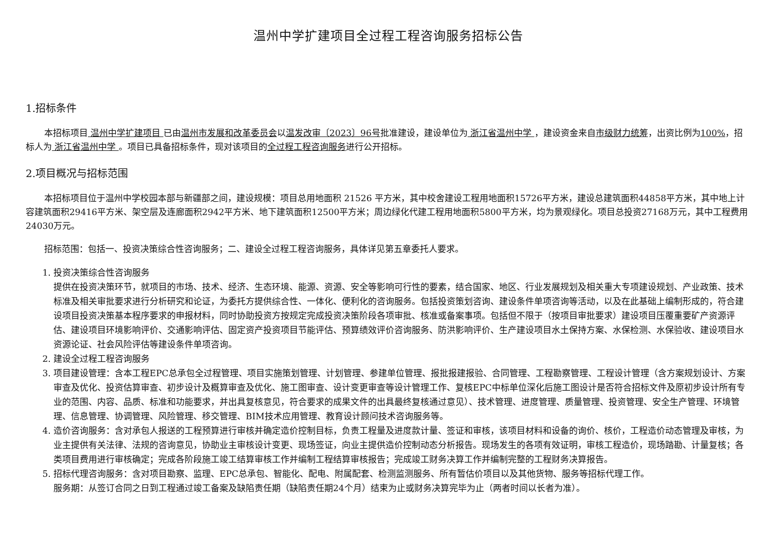温州中学扩建项目全过程工程咨询服务招标公告
1.招标条件
本招标项目 温州中学扩建项目 已由温州市发展和改革委员会以温发改审〔2023〕96号批准建设，建设单位为 浙江省温州中学 ，建设资金来自市级财力统筹，出资比例为100%，招标人为 浙江省温州中学 。项目已具备招标条件，现对该项目的全过程工程咨询服务进行公开招标。
2.项目概况与招标范围
本招标项目位于温州中学校园本部与新疆部之间，建设规模：项目总用地面积 21526 平方米，其中校舍建设工程用地面积15726平方米，建设总建筑面积44858平方米，其中地上计容建筑面积29416平方米、架空层及连廊面积2942平方米、地下建筑面积12500平方米；周边绿化代建工程用地面积5800平方米，均为景观绿化。项目总投资27168万元，其中工程费用24030万元。
招标范围：包括一、投资决策综合性咨询服务；二、建设全过程工程咨询服务，具体详见第五章委托人要求。
1. 投资决策综合性咨询服务
提供在投资决策环节，就项目的市场、技术、经济、生态环境、能源、资源、安全等影响可行性的要素，结合国家、地区、行业发展规划及相关重大专项建设规划、产业政策、技术标准及相关审批要求进行分析研究和论证，为委托方提供综合性、一体化、便利化的咨询服务。包括投资策划咨询、建设条件单项咨询等活动，以及在此基础上编制形成的，符合建设项目投资决策基本程序要求的申报材料，同时协助投资方按规定完成投资决策阶段各项审批、核准或备案事项。包括但不限于（按项目审批要求）建设项目压覆重要矿产资源评估、建设项目环境影响评价、交通影响评估、固定资产投资项目节能评估、预算绩效评价咨询服务、防洪影响评价、生产建设项目水土保持方案、水保检测、水保验收、建设项目水资源论证、社会风险评估等建设条件单项咨询。
2. 建设全过程工程咨询服务
3. 项目建设管理：含本工程EPC总承包全过程管理、项目实施策划管理、计划管理、参建单位管理、报批报建报验、合同管理、工程勘察管理、工程设计管理（含方案规划设计、方案审查及优化、投资估算审查、初步设计及概算审查及优化、施工图审查、设计变更审查等设计管理工作、复核EPC中标单位深化后施工图设计是否符合招标文件及原初步设计所有专业的范围、内容、品质、标准和功能要求，并出具复核意见，符合要求的成果文件的出具最终复核通过意见）、技术管理、进度管理、质量管理、投资管理、安全生产管理、环境管理、信息管理、协调管理、风险管理、移交管理、BIM技术应用管理、教育设计顾问技术咨询服务等。
4. 造价咨询服务：含对承包人报送的工程预算进行审核并确定造价控制目标，负责工程量及进度款计量、签证和审核，该项目材料和设备的询价、核价，工程造价动态管理及审核，为业主提供有关法律、法规的咨询意见，协助业主审核设计变更、现场签证，向业主提供造价控制动态分析报告。现场发生的各项有效证明，审核工程造价，现场踏勘、计量复核；各类项目费用进行审核确定；完成各阶段施工竣工结算审核工作并编制工程结算审核报告；完成竣工财务决算工作并编制完整的工程财务决算报告。
5. 招标代理咨询服务：含对项目勘察、监理、EPC总承包、智能化、配电、附属配套、检测监测服务、所有暂估价项目以及其他货物、服务等招标代理工作。
服务期：从签订合同之日到工程通过竣工备案及缺陷责任期（缺陷责任期24个月）结束为止或财务决算完毕为止（两者时间以长者为准）。